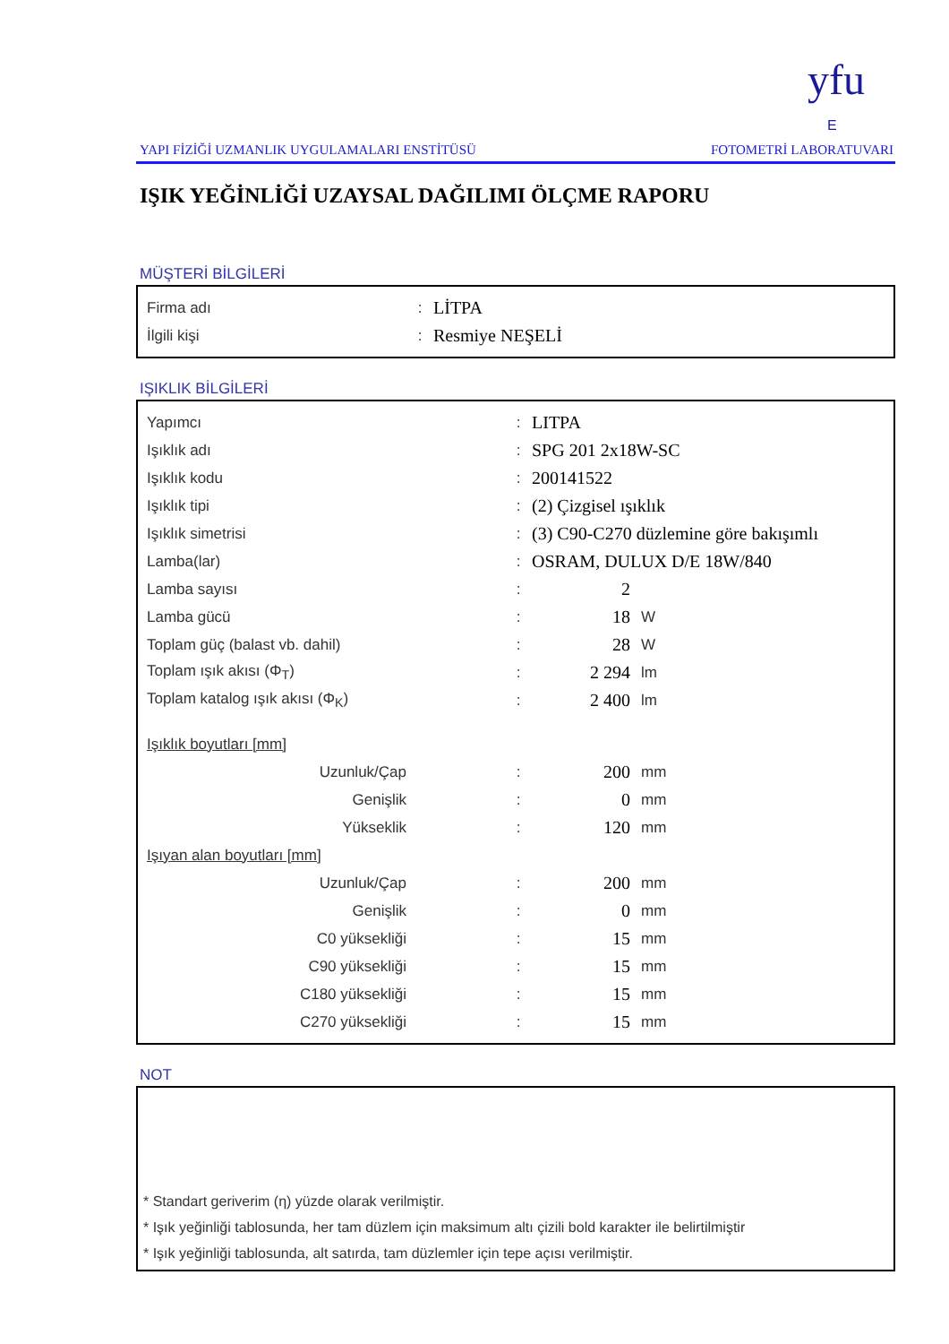yfu
E
YAPI FİZİĞİ UZMANLIK UYGULAMALARI ENSTİTÜSÜ FOTOMETRİ LABORATUVARI
IŞIK YEĞİNLİĞİ UZAYSAL DAĞILIMI ÖLÇME RAPORU
MÜŞTERİ BİLGİLERİ
| Firma adı | : | LİTPA |
| İlgili kişi | : | Resmiye NEŞELİ |
IŞIKLIK BİLGİLERİ
| Yapımcı | : | LITPA | |
| Işıklık adı | : | SPG 201 2x18W-SC | |
| Işıklık kodu | : | 200141522 | |
| Işıklık tipi | : | (2) Çizgisel ışıklık | |
| Işıklık simetrisi | : | (3) C90-C270 düzlemine göre bakışımlı | |
| Lamba(lar) | : | OSRAM, DULUX D/E 18W/840 | |
| Lamba sayısı | : | 2 | |
| Lamba gücü | : | 18 | W |
| Toplam güç (balast vb. dahil) | : | 28 | W |
| Toplam ışık akısı (Φ<sub>T</sub>) | : | 2 294 | lm |
| Toplam katalog ışık akısı (Φ<sub>K</sub>) | : | 2 400 | lm |
| Işıklık boyutları [mm] | | | |
| Uzunluk/Çap | : | 200 | mm |
| Genişlik | : | 0 | mm |
| Yükseklik | : | 120 | mm |
| Işıyan alan boyutları [mm] | | | |
| Uzunluk/Çap | : | 200 | mm |
| Genişlik | : | 0 | mm |
| C0 yüksekliği | : | 15 | mm |
| C90 yüksekliği | : | 15 | mm |
| C180 yüksekliği | : | 15 | mm |
| C270 yüksekliği | : | 15 | mm |
NOT
* Standart geriverim (η) yüzde olarak verilmiştir.
* Işık yeğinliği tablosunda, her tam düzlem için maksimum altı çizili bold karakter ile belirtilmiştir
* Işık yeğinliği tablosunda, alt satırda, tam düzlemler için tepe açısı verilmiştir.